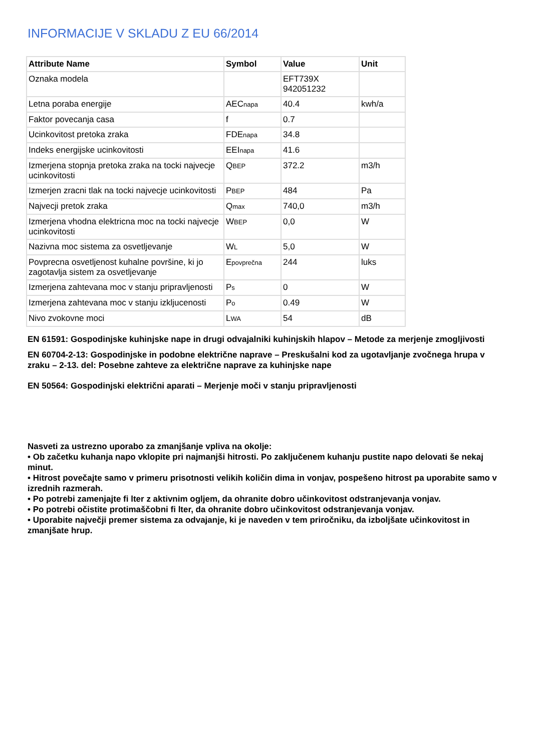INFORMACIJE V SKLADU Z EU 66/2014
| Attribute Name | Symbol | Value | Unit |
| --- | --- | --- | --- |
| Oznaka modela | | EFT739X 942051232 | |
| Letna poraba energije | AEC<sub>napa</sub> | 40.4 | kwh/a |
| Faktor povecanja casa | f | 0.7 | |
| Ucinkovitost pretoka zraka | FDE<sub>napa</sub> | 34.8 | |
| Indeks energijske ucinkovitosti | EEI<sub>napa</sub> | 41.6 | |
| Izmerjena stopnja pretoka zraka na tocki najvecje ucinkovitosti | Q<sub>BEP</sub> | 372.2 | m3/h |
| Izmerjen zracni tlak na tocki najvecje ucinkovitosti | P<sub>BEP</sub> | 484 | Pa |
| Najvecji pretok zraka | Q<sub>max</sub> | 740,0 | m3/h |
| Izmerjena vhodna elektricna moc na tocki najvecje ucinkovitosti | W<sub>BEP</sub> | 0,0 | W |
| Nazivna moc sistema za osvetljevanje | W<sub>L</sub> | 5,0 | W |
| Povprecna osvetljenost kuhalne površine, ki jo zagotavlja sistem za osvetljevanje | E<sub>povprečna</sub> | 244 | luks |
| Izmerjena zahtevana moc v stanju pripravljenosti | P<sub>s</sub> | 0 | W |
| Izmerjena zahtevana moc v stanju izkljucenosti | P<sub>o</sub> | 0.49 | W |
| Nivo zvokovne moci | L<sub>WA</sub> | 54 | dB |
EN 61591: Gospodinjske kuhinjske nape in drugi odvajalniki kuhinjskih hlapov – Metode za merjenje zmogljivosti
EN 60704-2-13: Gospodinjske in podobne električne naprave – Preskušalni kod za ugotavljanje zvočnega hrupa v zraku – 2-13. del: Posebne zahteve za električne naprave za kuhinjske nape
EN 50564: Gospodinjski električni aparati – Merjenje moči v stanju pripravljenosti
Nasveti za ustrezno uporabo za zmanjšanje vpliva na okolje:
• Ob začetku kuhanja napo vklopite pri najmanjši hitrosti. Po zaključenem kuhanju pustite napo delovati še nekaj minut.
• Hitrost povečajte samo v primeru prisotnosti velikih količin dima in vonjav, pospešeno hitrost pa uporabite samo v izrednih razmerah.
• Po potrebi zamenjajte fi lter z aktivnim ogljem, da ohranite dobro učinkovitost odstranjevanja vonjav.
• Po potrebi očistite protimaščobni fi lter, da ohranite dobro učinkovitost odstranjevanja vonjav.
• Uporabite največji premer sistema za odvajanje, ki je naveden v tem priročniku, da izboljšate učinkovitost in zmanjšate hrup.